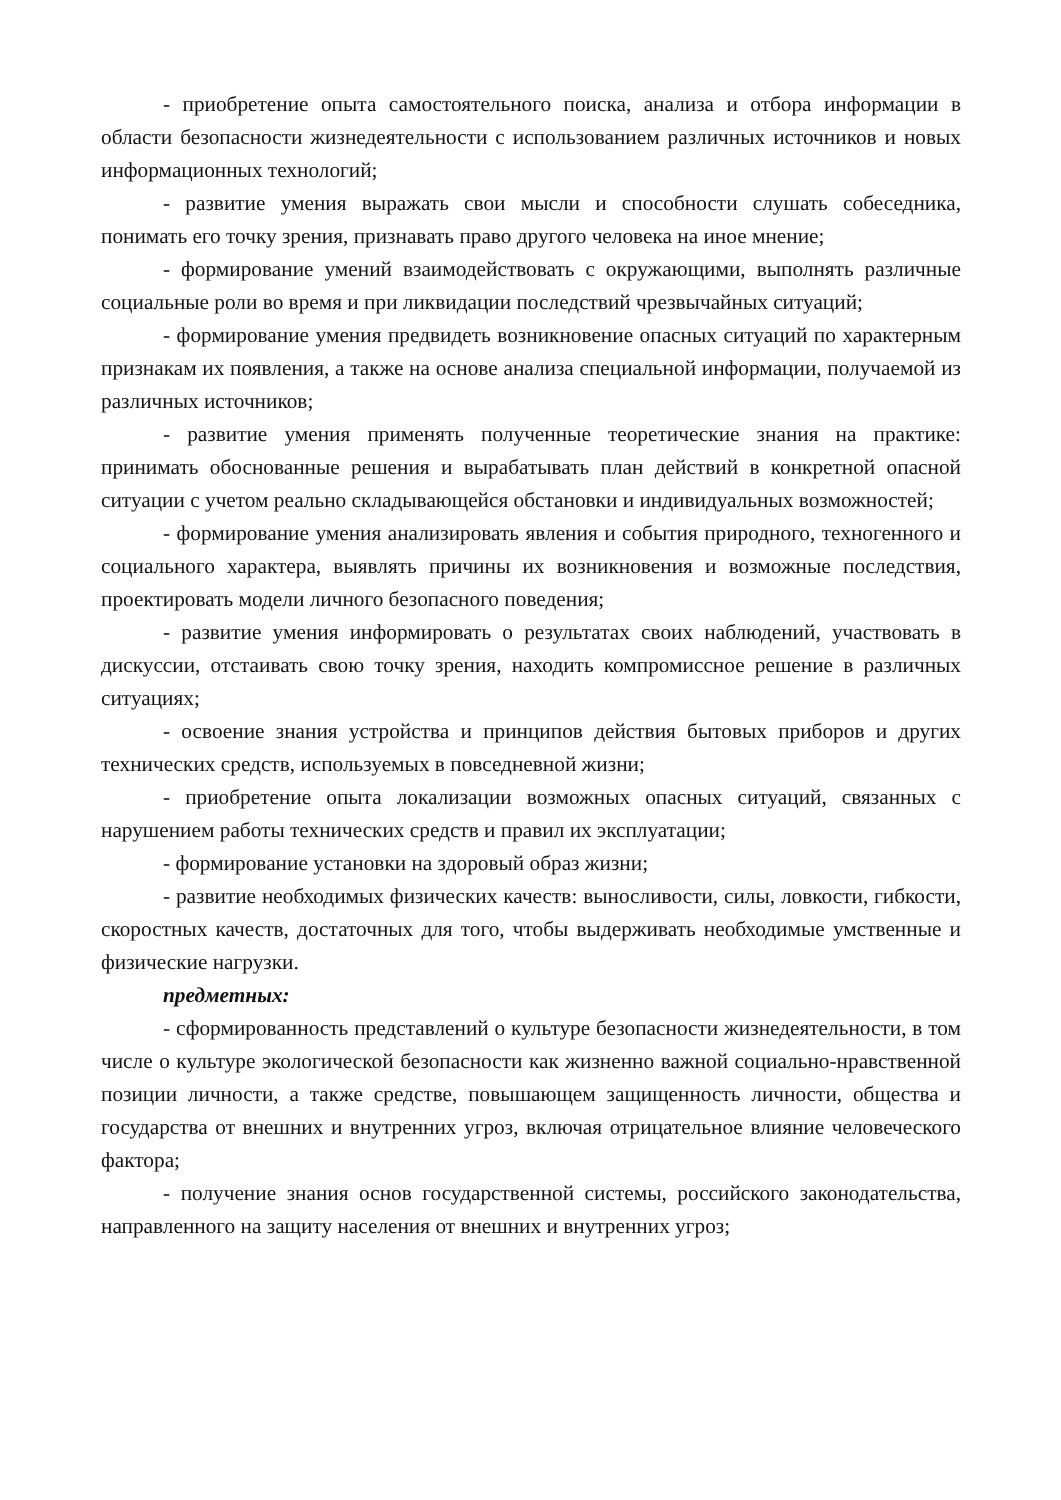- приобретение опыта самостоятельного поиска, анализа и отбора информации в области безопасности жизнедеятельности с использованием различных источников и новых информационных технологий;
- развитие умения выражать свои мысли и способности слушать собеседника, понимать его точку зрения, признавать право другого человека на иное мнение;
- формирование умений взаимодействовать с окружающими, выполнять различные социальные роли во время и при ликвидации последствий чрезвычайных ситуаций;
- формирование умения предвидеть возникновение опасных ситуаций по характерным признакам их появления, а также на основе анализа специальной информации, получаемой из различных источников;
- развитие умения применять полученные теоретические знания на практике: принимать обоснованные решения и вырабатывать план действий в конкретной опасной ситуации с учетом реально складывающейся обстановки и индивидуальных возможностей;
- формирование умения анализировать явления и события природного, техногенного и социального характера, выявлять причины их возникновения и возможные последствия, проектировать модели личного безопасного поведения;
- развитие умения информировать о результатах своих наблюдений, участвовать в дискуссии, отстаивать свою точку зрения, находить компромиссное решение в различных ситуациях;
- освоение знания устройства и принципов действия бытовых приборов и других технических средств, используемых в повседневной жизни;
- приобретение опыта локализации возможных опасных ситуаций, связанных с нарушением работы технических средств и правил их эксплуатации;
- формирование установки на здоровый образ жизни;
- развитие необходимых физических качеств: выносливости, силы, ловкости, гибкости, скоростных качеств, достаточных для того, чтобы выдерживать необходимые умственные и физические нагрузки.
предметных:
- сформированность представлений о культуре безопасности жизнедеятельности, в том числе о культуре экологической безопасности как жизненно важной социально-нравственной позиции личности, а также средстве, повышающем защищенность личности, общества и государства от внешних и внутренних угроз, включая отрицательное влияние человеческого фактора;
- получение знания основ государственной системы, российского законодательства, направленного на защиту населения от внешних и внутренних угроз;